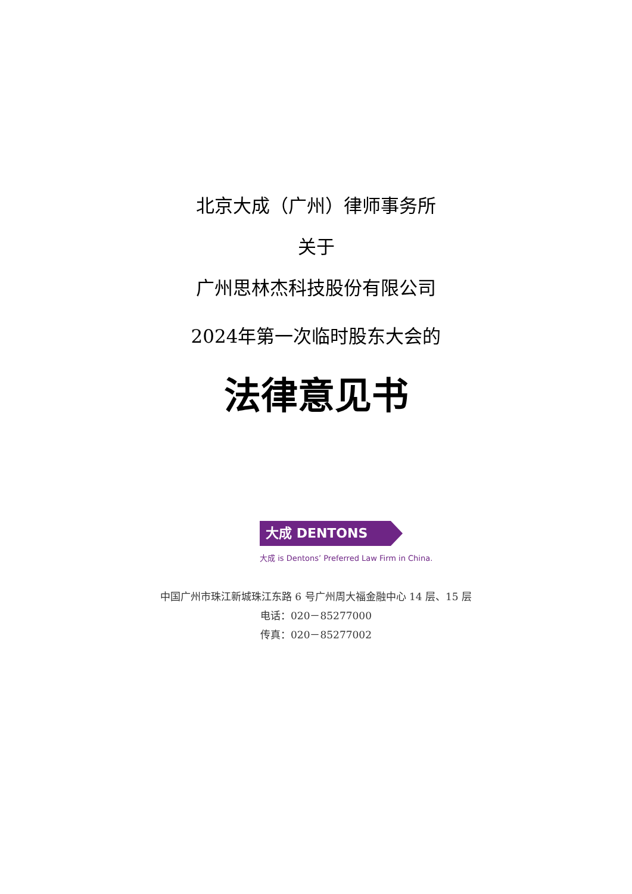北京大成（广州）律师事务所
关于
广州思林杰科技股份有限公司
2024年第一次临时股东大会的
法律意见书
大成 DENTONS
大成 is Dentons’ Preferred Law Firm in China.
中国广州市珠江新城珠江东路 6 号广州周大福金融中心 14 层、15 层
电话：020－85277000
传真：020－85277002